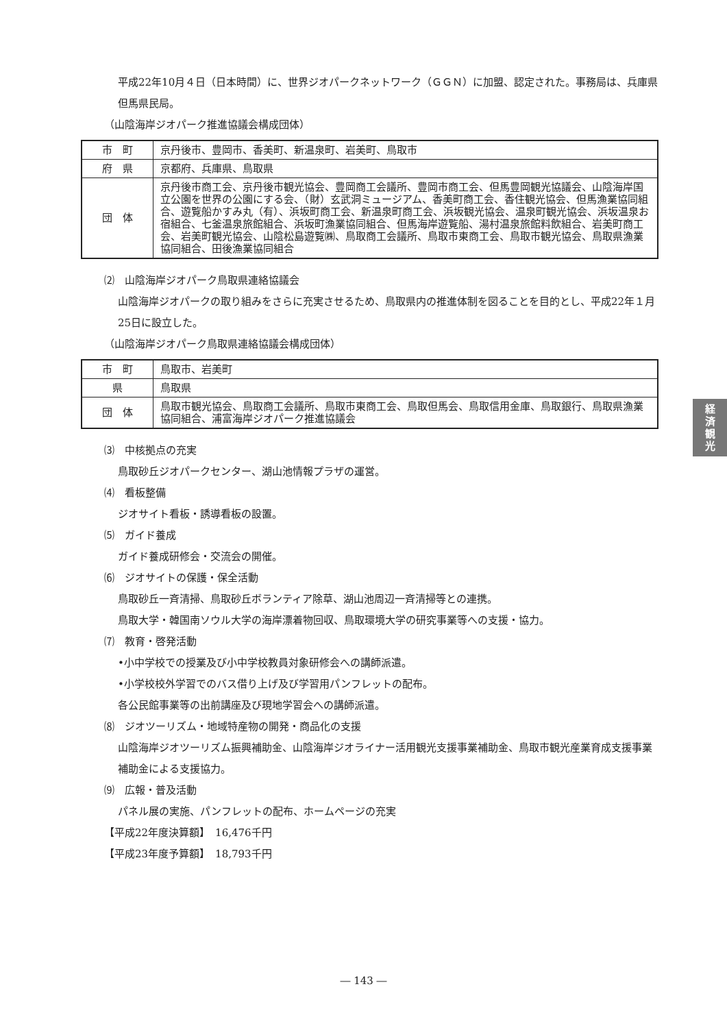平成22年10月４日（日本時間）に、世界ジオパークネットワーク（ＧＧＮ）に加盟、認定された。事務局は、兵庫県但馬県民局。
（山陰海岸ジオパーク推進協議会構成団体）
| 市 町 | 京丹後市、豊岡市、香美町、新温泉町、岩美町、鳥取市 |
| 府 県 | 京都府、兵庫県、鳥取県 |
| 団 体 | 京丹後市商工会、京丹後市観光協会、豊岡商工会議所、豊岡市商工会、但馬豊岡観光協議会、山陰海岸国立公園を世界の公園にする会、（財）玄武洞ミュージアム、香美町商工会、香住観光協会、但馬漁業協同組合、遊覧船かすみ丸（有）、浜坂町商工会、新温泉町商工会、浜坂観光協会、温泉町観光協会、浜坂温泉お宿組合、七釜温泉旅館組合、浜坂町漁業協同組合、但馬海岸遊覧船、湯村温泉旅館料飲組合、岩美町商工会、岩美町観光協会、山陰松島遊覧㈱、鳥取商工会議所、鳥取市東商工会、鳥取市観光協会、鳥取県漁業協同組合、田後漁業協同組合 |
⑵　山陰海岸ジオパーク鳥取県連絡協議会
山陰海岸ジオパークの取り組みをさらに充実させるため、鳥取県内の推進体制を図ることを目的とし、平成22年１月25日に設立した。
（山陰海岸ジオパーク鳥取県連絡協議会構成団体）
| 市 町 | 鳥取市、岩美町 |
| 県 | 鳥取県 |
| 団 体 | 鳥取市観光協会、鳥取商工会議所、鳥取市東商工会、鳥取但馬会、鳥取信用金庫、鳥取銀行、鳥取県漁業協同組合、浦富海岸ジオパーク推進協議会 |
⑶　中核拠点の充実
鳥取砂丘ジオパークセンター、湖山池情報プラザの運営。
⑷　看板整備
ジオサイト看板・誘導看板の設置。
⑸　ガイド養成
ガイド養成研修会・交流会の開催。
⑹　ジオサイトの保護・保全活動
鳥取砂丘一斉清掃、鳥取砂丘ボランティア除草、湖山池周辺一斉清掃等との連携。
鳥取大学・韓国南ソウル大学の海岸漂着物回収、鳥取環境大学の研究事業等への支援・協力。
⑺　教育・啓発活動
•小中学校での授業及び小中学校教員対象研修会への講師派遣。
•小学校校外学習でのバス借り上げ及び学習用パンフレットの配布。
各公民館事業等の出前講座及び現地学習会への講師派遣。
⑻　ジオツーリズム・地域特産物の開発・商品化の支援
山陰海岸ジオツーリズム振興補助金、山陰海岸ジオライナー活用観光支援事業補助金、鳥取市観光産業育成支援事業補助金による支援協力。
⑼　広報・普及活動
パネル展の実施、パンフレットの配布、ホームページの充実
【平成22年度決算額】　16,476千円
【平成23年度予算額】　18,793千円
経
済
観
光
― 143 ―